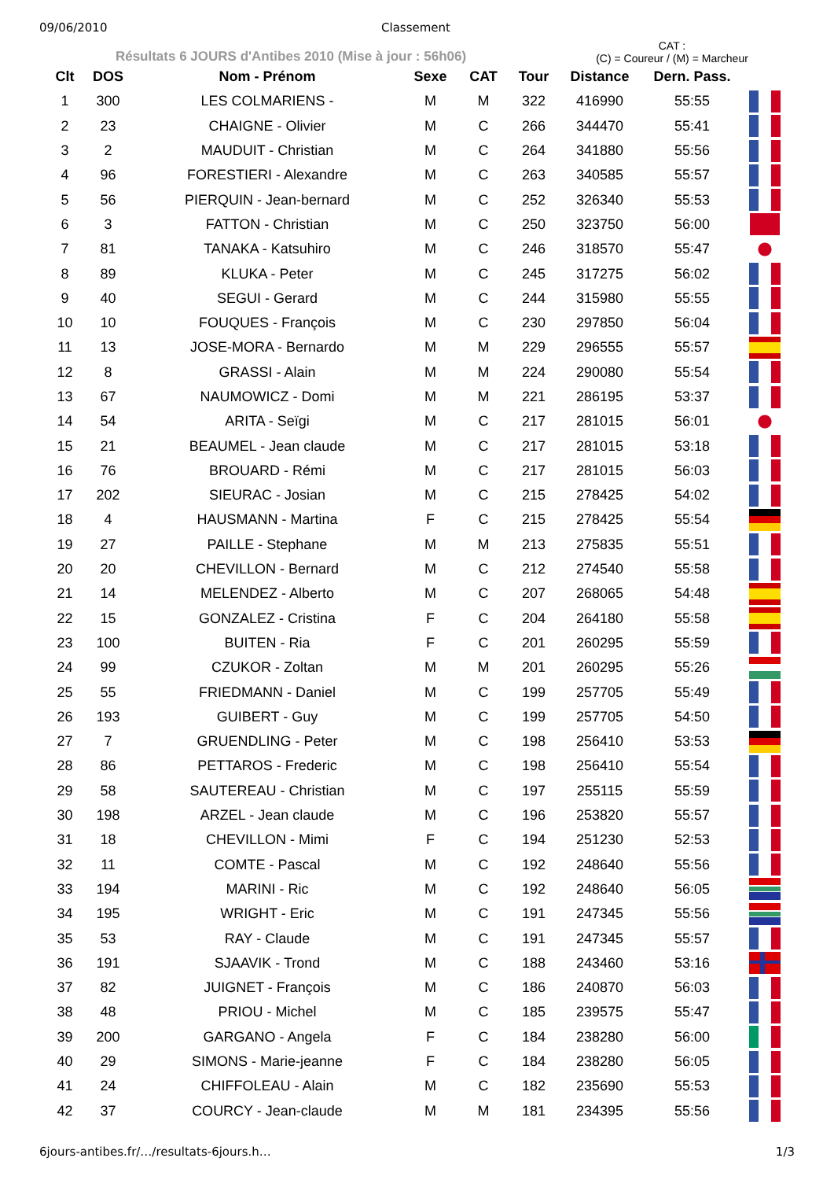09/06/2010 Classement
Résultats 6 JOURS d'Antibes 2010 (Mise à jour : 56h06)
CAT :
(C) = Coureur / (M) = Marcheur
| Clt | DOS | Nom - Prénom | Sexe | CAT | Tour | Distance | Dern. Pass. | |
| --- | --- | --- | --- | --- | --- | --- | --- | --- |
| 1 | 300 | LES COLMARIENS - | M | M | 322 | 416990 | 55:55 | |
| 2 | 23 | CHAIGNE - Olivier | M | C | 266 | 344470 | 55:41 | |
| 3 | 2 | MAUDUIT - Christian | M | C | 264 | 341880 | 55:56 | |
| 4 | 96 | FORESTIERI - Alexandre | M | C | 263 | 340585 | 55:57 | |
| 5 | 56 | PIERQUIN - Jean-bernard | M | C | 252 | 326340 | 55:53 | |
| 6 | 3 | FATTON - Christian | M | C | 250 | 323750 | 56:00 | |
| 7 | 81 | TANAKA - Katsuhiro | M | C | 246 | 318570 | 55:47 | |
| 8 | 89 | KLUKA - Peter | M | C | 245 | 317275 | 56:02 | |
| 9 | 40 | SEGUI - Gerard | M | C | 244 | 315980 | 55:55 | |
| 10 | 10 | FOUQUES - François | M | C | 230 | 297850 | 56:04 | |
| 11 | 13 | JOSE-MORA - Bernardo | M | M | 229 | 296555 | 55:57 | |
| 12 | 8 | GRASSI - Alain | M | M | 224 | 290080 | 55:54 | |
| 13 | 67 | NAUMOWICZ - Domi | M | M | 221 | 286195 | 53:37 | |
| 14 | 54 | ARITA - Seïgi | M | C | 217 | 281015 | 56:01 | |
| 15 | 21 | BEAUMEL - Jean claude | M | C | 217 | 281015 | 53:18 | |
| 16 | 76 | BROUARD - Rémi | M | C | 217 | 281015 | 56:03 | |
| 17 | 202 | SIEURAC - Josian | M | C | 215 | 278425 | 54:02 | |
| 18 | 4 | HAUSMANN - Martina | F | C | 215 | 278425 | 55:54 | |
| 19 | 27 | PAILLE - Stephane | M | M | 213 | 275835 | 55:51 | |
| 20 | 20 | CHEVILLON - Bernard | M | C | 212 | 274540 | 55:58 | |
| 21 | 14 | MELENDEZ - Alberto | M | C | 207 | 268065 | 54:48 | |
| 22 | 15 | GONZALEZ - Cristina | F | C | 204 | 264180 | 55:58 | |
| 23 | 100 | BUITEN - Ria | F | C | 201 | 260295 | 55:59 | |
| 24 | 99 | CZUKOR - Zoltan | M | M | 201 | 260295 | 55:26 | |
| 25 | 55 | FRIEDMANN - Daniel | M | C | 199 | 257705 | 55:49 | |
| 26 | 193 | GUIBERT - Guy | M | C | 199 | 257705 | 54:50 | |
| 27 | 7 | GRUENDLING - Peter | M | C | 198 | 256410 | 53:53 | |
| 28 | 86 | PETTAROS - Frederic | M | C | 198 | 256410 | 55:54 | |
| 29 | 58 | SAUTEREAU - Christian | M | C | 197 | 255115 | 55:59 | |
| 30 | 198 | ARZEL - Jean claude | M | C | 196 | 253820 | 55:57 | |
| 31 | 18 | CHEVILLON - Mimi | F | C | 194 | 251230 | 52:53 | |
| 32 | 11 | COMTE - Pascal | M | C | 192 | 248640 | 55:56 | |
| 33 | 194 | MARINI - Ric | M | C | 192 | 248640 | 56:05 | |
| 34 | 195 | WRIGHT - Eric | M | C | 191 | 247345 | 55:56 | |
| 35 | 53 | RAY - Claude | M | C | 191 | 247345 | 55:57 | |
| 36 | 191 | SJAAVIK - Trond | M | C | 188 | 243460 | 53:16 | |
| 37 | 82 | JUIGNET - François | M | C | 186 | 240870 | 56:03 | |
| 38 | 48 | PRIOU - Michel | M | C | 185 | 239575 | 55:47 | |
| 39 | 200 | GARGANO - Angela | F | C | 184 | 238280 | 56:00 | |
| 40 | 29 | SIMONS - Marie-jeanne | F | C | 184 | 238280 | 56:05 | |
| 41 | 24 | CHIFFOLEAU - Alain | M | C | 182 | 235690 | 55:53 | |
| 42 | 37 | COURCY - Jean-claude | M | M | 181 | 234395 | 55:56 | |
6jours-antibes.fr/…/resultats-6jours.h… 1/3